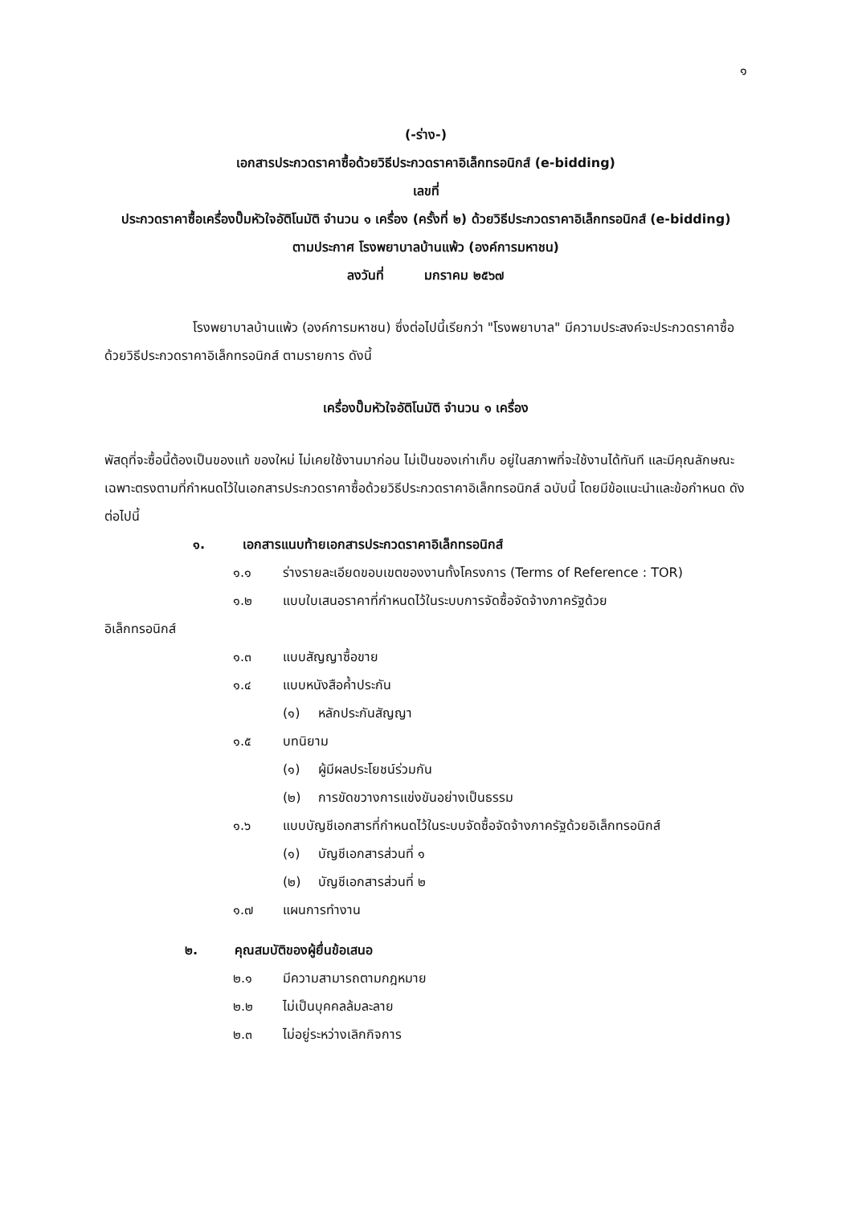๑
(-ร่าง-)
เอกสารประกวดราคาซื้อด้วยวิธีประกวดราคาอิเล็กทรอนิกส์ (e-bidding)
เลขที่
ประกวดราคาซื้อเครื่องปั๊มหัวใจอัติโนมัติ จำนวน ๑ เครื่อง (ครั้งที่ ๒) ด้วยวิธีประกวดราคาอิเล็กทรอนิกส์ (e-bidding)
ตามประกาศ โรงพยาบาลบ้านแพ้ว (องค์การมหาชน)
ลงวันที่ มกราคม ๒๕๖๗
โรงพยาบาลบ้านแพ้ว (องค์การมหาชน) ซึ่งต่อไปนี้เรียกว่า "โรงพยาบาล" มีความประสงค์จะประกวดราคาซื้อด้วยวิธีประกวดราคาอิเล็กทรอนิกส์ ตามรายการ ดังนี้
เครื่องปั๊มหัวใจอัติโนมัติ จำนวน ๑ เครื่อง
พัสดุที่จะซื้อนี้ต้องเป็นของแท้ ของใหม่ ไม่เคยใช้งานมาก่อน ไม่เป็นของเก่าเก็บ อยู่ในสภาพที่จะใช้งานได้ทันที และมีคุณลักษณะเฉพาะตรงตามที่กำหนดไว้ในเอกสารประกวดราคาซื้อด้วยวิธีประกวดราคาอิเล็กทรอนิกส์ ฉบับนี้ โดยมีข้อแนะนำและข้อกำหนด ดังต่อไปนี้
๑. เอกสารแนบท้ายเอกสารประกวดราคาอิเล็กทรอนิกส์
๑.๑ ร่างรายละเอียดขอบเขตของงานทั้งโครงการ (Terms of Reference : TOR)
๑.๒ แบบใบเสนอราคาที่กำหนดไว้ในระบบการจัดซื้อจัดจ้างภาครัฐด้วย
อิเล็กทรอนิกส์
๑.๓ แบบสัญญาซื้อขาย
๑.๔ แบบหนังสือค้ำประกัน
(๑) หลักประกันสัญญา
๑.๕ บทนิยาม
(๑) ผู้มีผลประโยชน์ร่วมกัน
(๒) การขัดขวางการแข่งขันอย่างเป็นธรรม
๑.๖ แบบบัญชีเอกสารที่กำหนดไว้ในระบบจัดซื้อจัดจ้างภาครัฐด้วยอิเล็กทรอนิกส์
(๑) บัญชีเอกสารส่วนที่ ๑
(๒) บัญชีเอกสารส่วนที่ ๒
๑.๗ แผนการทำงาน
๒. คุณสมบัติของผู้ยื่นข้อเสนอ
๒.๑ มีความสามารถตามกฎหมาย
๒.๒ ไม่เป็นบุคคลล้มละลาย
๒.๓ ไม่อยู่ระหว่างเลิกกิจการ